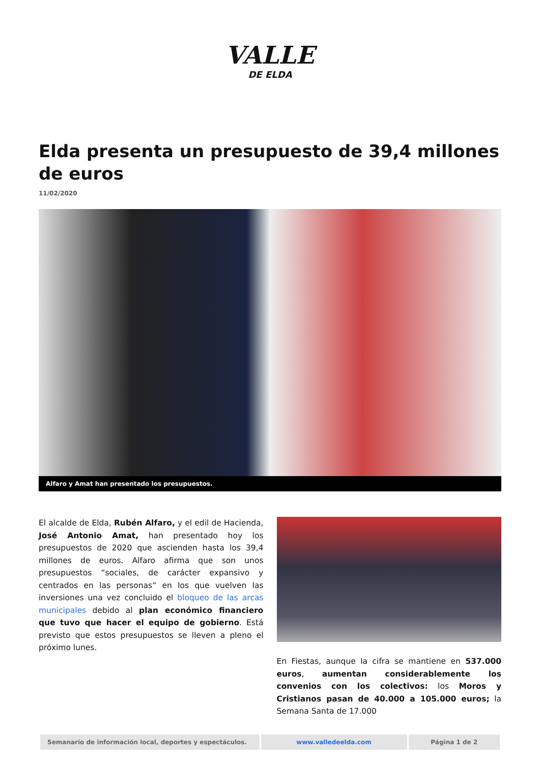VALLE
DE ELDA
Elda presenta un presupuesto de 39,4 millones de euros
11/02/2020
Alfaro y Amat han presentado los presupuestos.
El alcalde de Elda, Rubén Alfaro, y el edil de Hacienda, José Antonio Amat, han presentado hoy los presupuestos de 2020 que ascienden hasta los 39,4 millones de euros. Alfaro afirma que son unos presupuestos “sociales, de carácter expansivo y centrados en las personas” en los que vuelven las inversiones una vez concluido el bloqueo de las arcas municipales debido al plan económico financiero que tuvo que hacer el equipo de gobierno. Está previsto que estos presupuestos se lleven a pleno el próximo lunes.
En Fiestas, aunque la cifra se mantiene en 537.000 euros, aumentan considerablemente los convenios con los colectivos: los Moros y Cristianos pasan de 40.000 a 105.000 euros; la Semana Santa de 17.000
| Semanario de información local, deportes y espectáculos. | www.valledeelda.com | Página 1 de 2 |